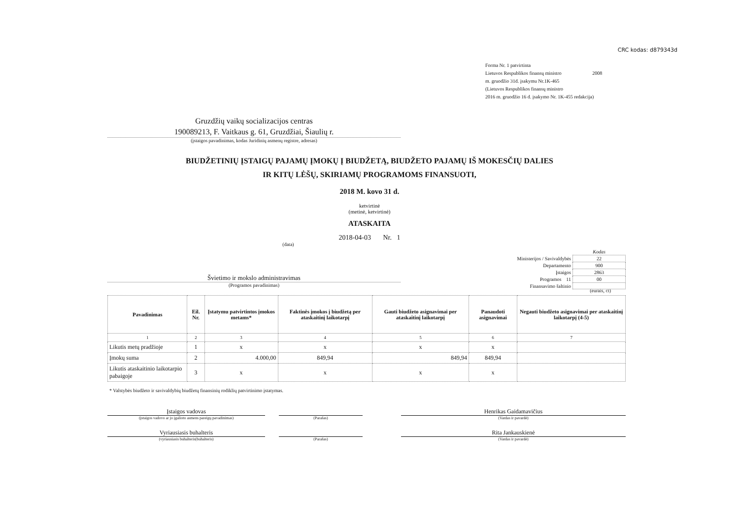CRC kodas: d879343d
Forma Nr. 1 patvirtinta
Lietuvos Respublikos finansų ministro 2008
m. gruodžio 31d. įsakymu Nr.1K-465
(Lietuvos Respublikos finansų ministro
2016 m. gruodžio 16 d. įsakymo Nr. 1K-455 redakcija)
Gruzdžių vaikų socializacijos centras
190089213, F. Vaitkaus g. 61, Gruzdžiai, Šiaulių r.
(įstaigos pavadinimas, kodas Juridinių asmenų registre, adresas)
BIUDŽETINIŲ ĮSTAIGŲ PAJAMŲ ĮMOKŲ Į BIUDŽETĄ, BIUDŽETO PAJAMŲ IŠ MOKESČIŲ DALIES
IR KITŲ LĖŠŲ, SKIRIAMŲ PROGRAMOMS FINANSUOTI,
2018 M. kovo 31 d.
ketvirtinė
(metinė, ketvirtinė)
ATASKAITA
2018-04-03 Nr. 1
(data)
| | Kodas |
| Ministerijos / Savivaldybės | 22 |
| Departamento | 900 |
| Įstaigos | 2863 |
| Programos 11 | 00 |
| Finansavimo šaltinio | |
Švietimo ir mokslo administravimas
(Programos pavadinimas)
(eurais, ct)
| Pavadinimas | Eil. Nr. | Įstatymu patvirtintos įmokos metams* | Faktinės įmokos į biudžetą per ataskaitinį laikotarpį | Gauti biudžeto asignavimai per ataskaitinį laikotarpį | Panaudoti asignavimai | Negauti biudžeto asignavimai per ataskaitinį laikotarpį (4-5) |
| --- | --- | --- | --- | --- | --- | --- |
| 1 | 2 | 3 | 4 | 5 | 6 | 7 |
| Likutis metų pradžioje | 1 | x | x | x | x | |
| Įmokų suma | 2 | 4.000,00 | 849,94 | 849,94 | 849,94 | |
| Likutis ataskaitinio laikotarpio pabaigoje | 3 | x | x | x | x | |
* Valstybės biudžeto ir savivaldybių biudžetų finansinių rodiklių patvirtinimo įstatymas.
Įstaigos vadovas Henrikas Gaidamavičius
(įstaigos vadovo ar jo įgalioto asmens pareigų pavadinimas) (Parašas) (Vardas ir pavardė)
Vyriausiasis buhalteris Rita Jankauskienė
(vyriausiasis buhalteris(buhalteris) (Parašas) (Vardas ir pavardė)